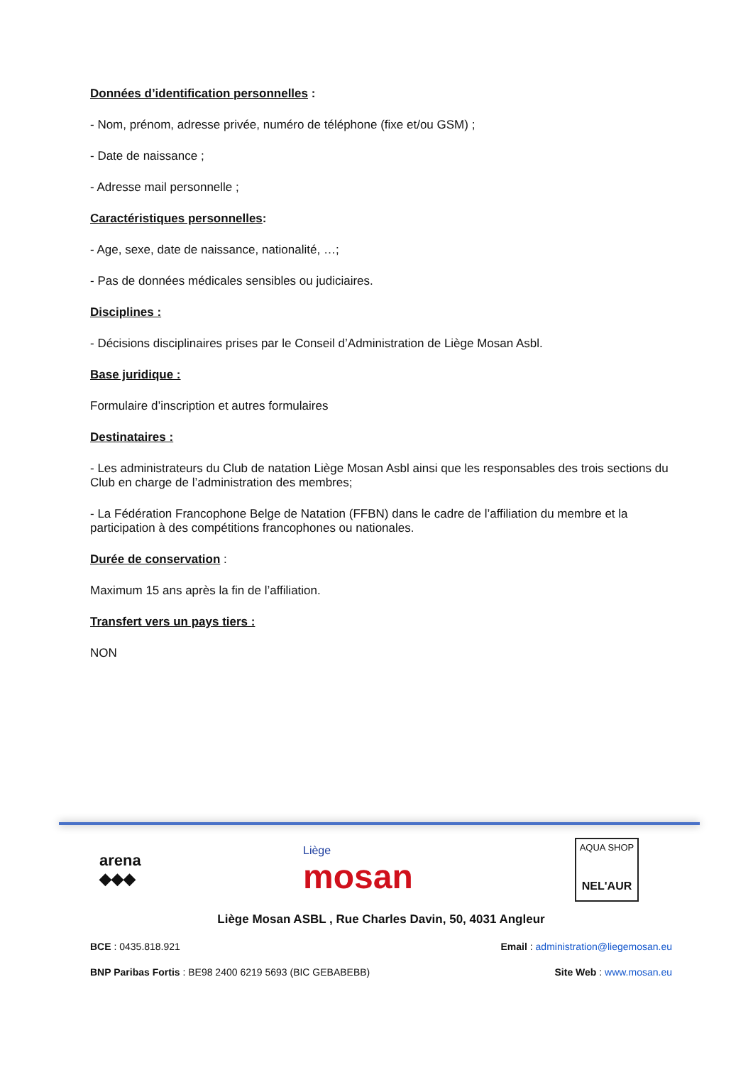Données d’identification personnelles :
- Nom, prénom, adresse privée, numéro de téléphone (fixe et/ou GSM) ;
- Date de naissance ;
- Adresse mail personnelle ;
Caractéristiques personnelles:
- Age, sexe, date de naissance, nationalité, …;
- Pas de données médicales sensibles ou judiciaires.
Disciplines :
- Décisions disciplinaires prises par le Conseil d’Administration de Liège Mosan Asbl.
Base juridique :
Formulaire d’inscription et autres formulaires
Destinataires :
- Les administrateurs du Club de natation Liège Mosan Asbl ainsi que les responsables des trois sections du Club en charge de l’administration des membres;
- La Fédération Francophone Belge de Natation (FFBN) dans le cadre de l’affiliation du membre et la participation à des compétitions francophones ou nationales.
Durée de conservation :
Maximum 15 ans après la fin de l’affiliation.
Transfert vers un pays tiers :
NON
arena
◆◆◆
Liège
mosan
AQUA SHOP
NEL'AUR
Liège Mosan ASBL , Rue Charles Davin, 50, 4031 Angleur
BCE : 0435.818.921 Email : administration@liegemosan.eu
BNP Paribas Fortis : BE98 2400 6219 5693 (BIC GEBABEBB) Site Web : www.mosan.eu